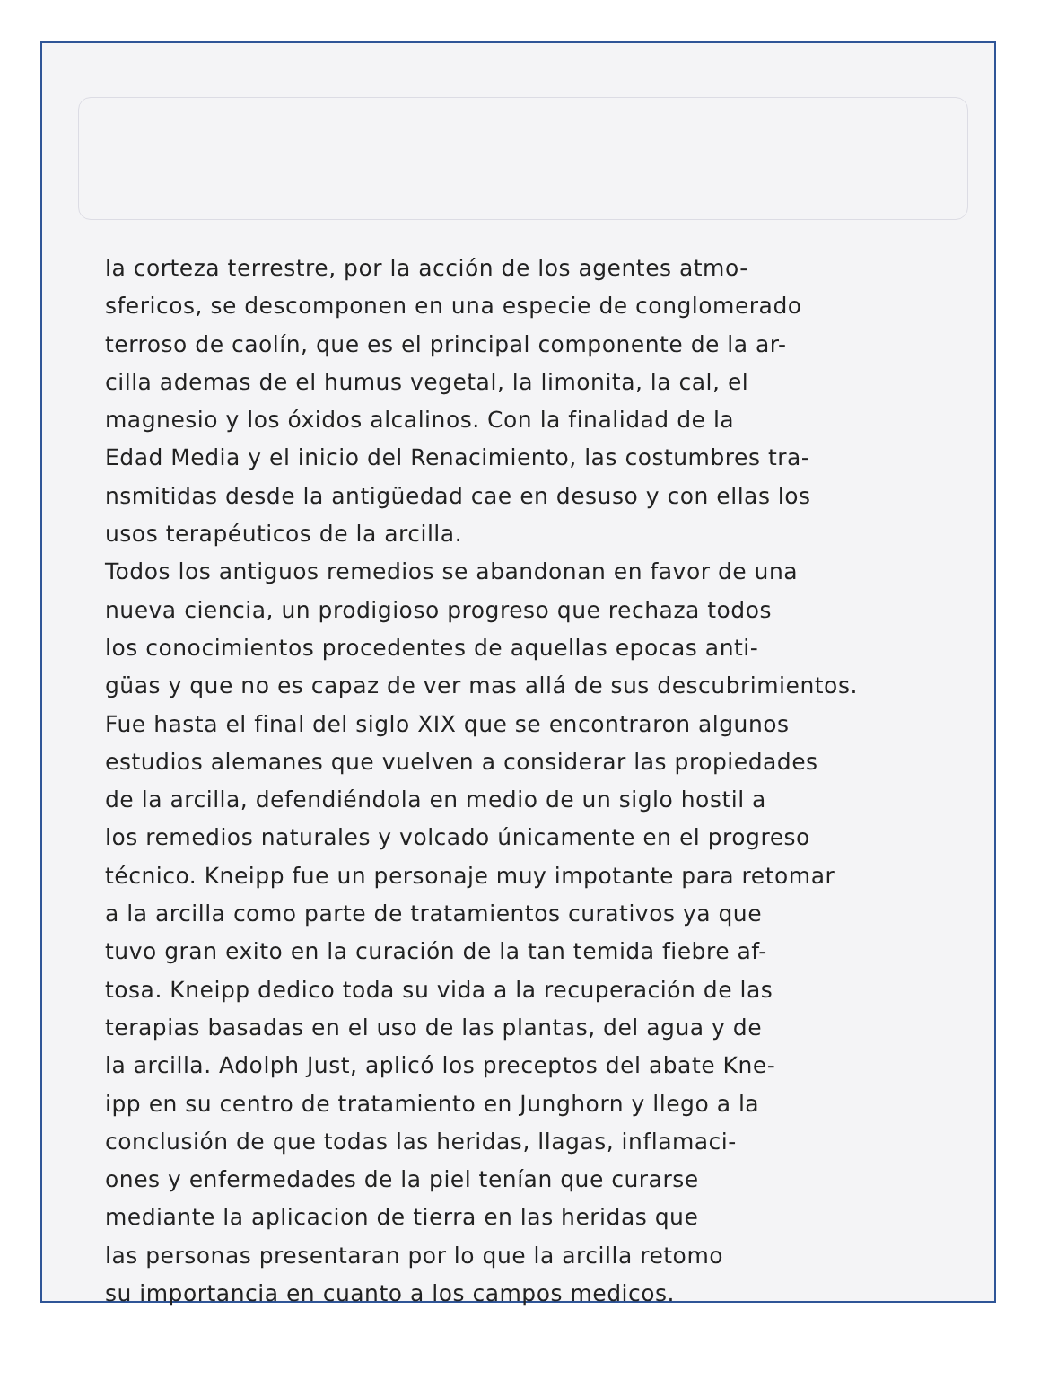la corteza terrestre, por la acción de los agentes atmo-
sfericos, se descomponen en una especie de conglomerado
terroso de caolín, que es el principal componente de la ar-
cilla ademas de el humus vegetal, la limonita, la cal, el
magnesio y los óxidos alcalinos. Con la finalidad de la
Edad Media y el inicio del Renacimiento, las costumbres tra-
nsmitidas desde la antigüedad cae en desuso y con ellas los
usos terapéuticos de la arcilla.
Todos los antiguos remedios se abandonan en favor de una
nueva ciencia, un prodigioso progreso que rechaza todos
los conocimientos procedentes de aquellas epocas anti-
güas y que no es capaz de ver mas allá de sus descubrimientos.
Fue hasta el final del siglo XIX que se encontraron algunos
estudios alemanes que vuelven a considerar las propiedades
de la arcilla, defendiéndola en medio de un siglo hostil a
los remedios naturales y volcado únicamente en el progreso
técnico. Kneipp fue un personaje muy impotante para retomar
a la arcilla como parte de tratamientos curativos ya que
tuvo gran exito en la curación de la tan temida fiebre af-
tosa. Kneipp dedico toda su vida a la recuperación de las
terapias basadas en el uso de las plantas, del agua y de
la arcilla. Adolph Just, aplicó los preceptos del abate Kne-
ipp en su centro de tratamiento en Junghorn y llego a la
conclusión de que todas las heridas, llagas, inflamaci-
ones y enfermedades de la piel tenían que curarse
mediante la aplicacion de tierra en las heridas que
las personas presentaran por lo que la arcilla retomo
su importancia en cuanto a los campos medicos.